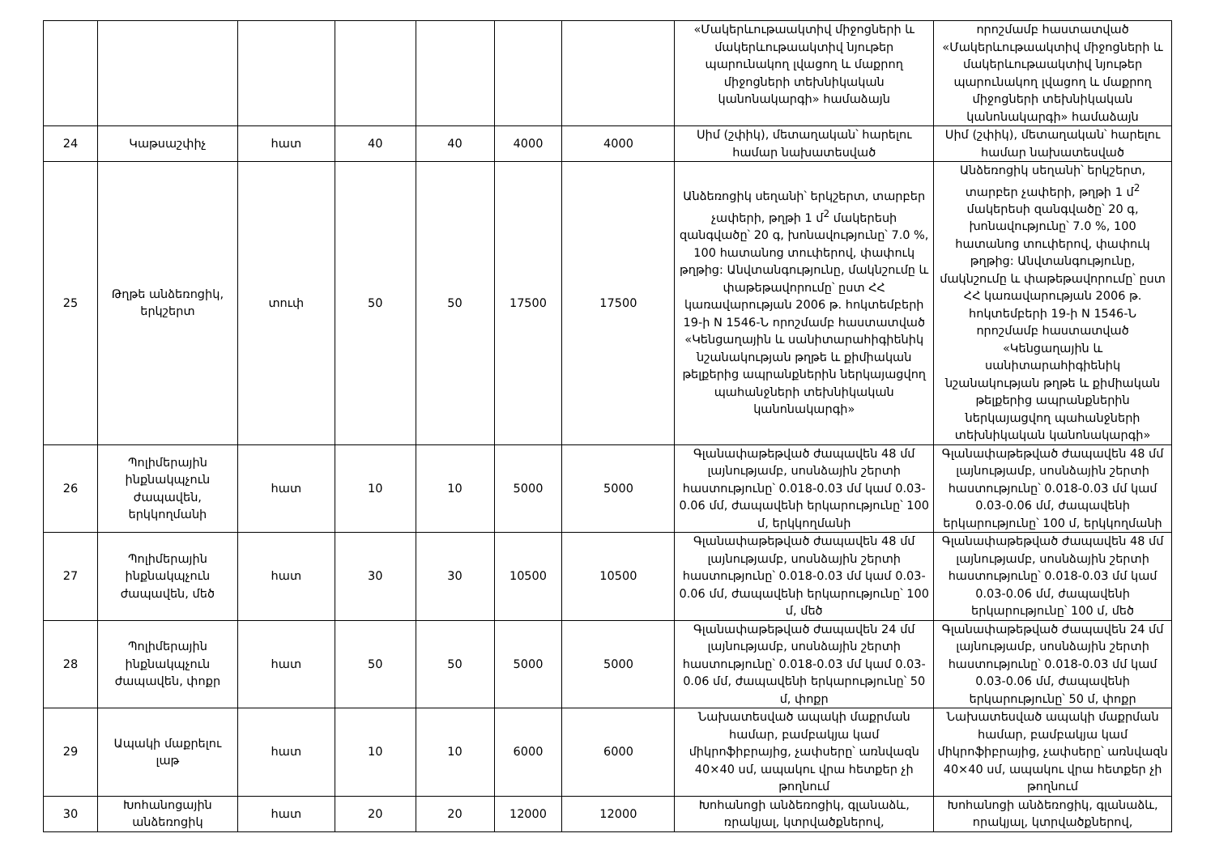| | | | | | | | «Մակերևութաակտիվ միջոցների և մակերևութաակտիվ նյութեր պարունակող լվացող և մաքրող միջոցների տեխնիկական կանոնակարգի» համաձայն | որոշմամբ հաստատված «Մակերևութաակտիվ միջոցների և մակերևութաակտիվ նյութեր պարունակող լվացող և մաքրող միջոցների տեխնիկական կանոնակարգի» համաձայն |
| 24 | Կաթսաշփիչ | հատ | 40 | 40 | 4000 | 4000 | Սիմ (շփիկ), մետաղական՝ հարելու համար նախատեսված | Սիմ (շփիկ), մետաղական՝ հարելու համար նախատեսված |
| 25 | Թղթե անձեռոցիկ, երկշերտ | տուփ | 50 | 50 | 17500 | 17500 | Անձեռոցիկ սեղանի՝ երկշերտ, տարբեր չափերի, թղթի 1 մ<sup>2</sup> մակերեսի զանգվածը՝ 20 գ, խոնավությունը՝ 7.0 %, 100 հատանոց տուփերով, փափուկ թղթից: Անվտանգությունը, մակնշումը և փաթեթավորումը՝ ըստ ՀՀ կառավարության 2006 թ. հոկտեմբերի 19-ի N 1546-Ն որոշմամբ հաստատված «Կենցաղային և սանիտարահիգիենիկ նշանակության թղթե և քիմիական թելքերից ապրանքներին ներկայացվող պահանջների տեխնիկական կանոնակարգի» | Անձեռոցիկ սեղանի՝ երկշերտ, տարբեր չափերի, թղթի 1 մ<sup>2</sup> մակերեսի զանգվածը՝ 20 գ, խոնավությունը՝ 7.0 %, 100 հատանոց տուփերով, փափուկ թղթից: Անվտանգությունը, մակնշումը և փաթեթավորումը՝ ըստ ՀՀ կառավարության 2006 թ. հոկտեմբերի 19-ի N 1546-Ն որոշմամբ հաստատված «Կենցաղային և սանիտարահիգիենիկ նշանակության թղթե և քիմիական թելքերից ապրանքներին ներկայացվող պահանջների տեխնիկական կանոնակարգի» |
| 26 | Պոլիմերային ինքնակպչուն ժապավեն, երկկողմանի | հատ | 10 | 10 | 5000 | 5000 | Գլանափաթեթված ժապավեն 48 մմ լայնությամբ, սոսնձային շերտի հաստությունը՝ 0.018-0.03 մմ կամ 0.03-0.06 մմ, ժապավենի երկարությունը՝ 100 մ, երկկողմանի | Գլանափաթեթված ժապավեն 48 մմ լայնությամբ, սոսնձային շերտի հաստությունը՝ 0.018-0.03 մմ կամ 0.03-0.06 մմ, ժապավենի երկարությունը՝ 100 մ, երկկողմանի |
| 27 | Պոլիմերային ինքնակպչուն ժապավեն, մեծ | հատ | 30 | 30 | 10500 | 10500 | Գլանափաթեթված ժապավեն 48 մմ լայնությամբ, սոսնձային շերտի հաստությունը՝ 0.018-0.03 մմ կամ 0.03-0.06 մմ, ժապավենի երկարությունը՝ 100 մ, մեծ | Գլանափաթեթված ժապավեն 48 մմ լայնությամբ, սոսնձային շերտի հաստությունը՝ 0.018-0.03 մմ կամ 0.03-0.06 մմ, ժապավենի երկարությունը՝ 100 մ, մեծ |
| 28 | Պոլիմերային ինքնակպչուն ժապավեն, փոքր | հատ | 50 | 50 | 5000 | 5000 | Գլանափաթեթված ժապավեն 24 մմ լայնությամբ, սոսնձային շերտի հաստությունը՝ 0.018-0.03 մմ կամ 0.03-0.06 մմ, ժապավենի երկարությունը՝ 50 մ, փոքր | Գլանափաթեթված ժապավեն 24 մմ լայնությամբ, սոսնձային շերտի հաստությունը՝ 0.018-0.03 մմ կամ 0.03-0.06 մմ, ժապավենի երկարությունը՝ 50 մ, փոքր |
| 29 | Ապակի մաքրելու լաթ | հատ | 10 | 10 | 6000 | 6000 | Նախատեսված ապակի մաքրման համար, բամբակյա կամ միկրոֆիբրայից, չափսերը՝ առնվազն 40×40 սմ, ապակու վրա հետքեր չի թողնում | Նախատեսված ապակի մաքրման համար, բամբակյա կամ միկրոֆիբրայից, չափսերը՝ առնվազն 40×40 սմ, ապակու վրա հետքեր չի թողնում |
| 30 | Խոհանոցային անձեռոցիկ | հատ | 20 | 20 | 12000 | 12000 | Խոհանոցի անձեռոցիկ, գլանաձև, ռրակյալ, կտրվածքներով, | Խոհանոցի անձեռոցիկ, գլանաձև, որակյալ, կտրվածքներով, |